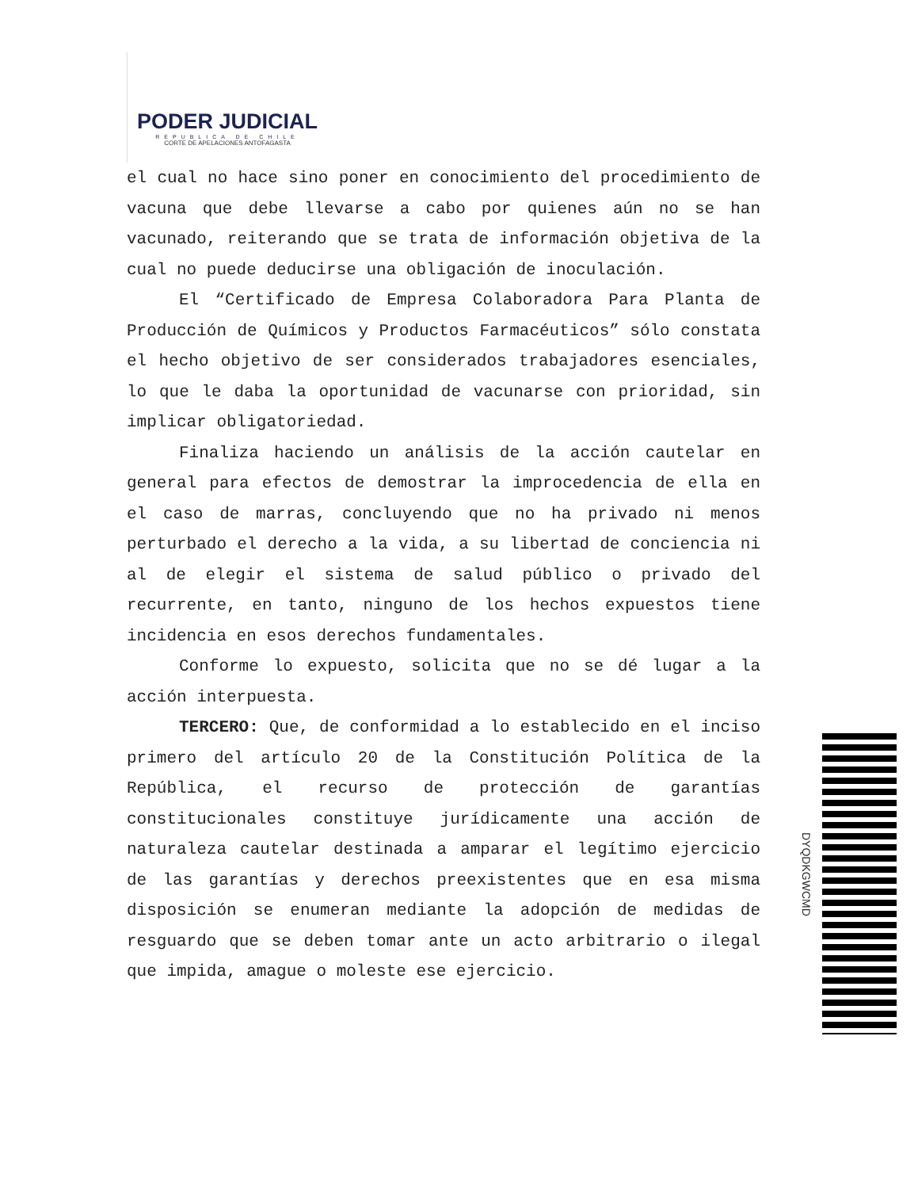PODER JUDICIAL
REPUBLICA DE CHILE
CORTE DE APELACIONES ANTOFAGASTA
el cual no hace sino poner en conocimiento del procedimiento de vacuna que debe llevarse a cabo por quienes aún no se han vacunado, reiterando que se trata de información objetiva de la cual no puede deducirse una obligación de inoculación.
El “Certificado de Empresa Colaboradora Para Planta de Producción de Químicos y Productos Farmacéuticos” sólo constata el hecho objetivo de ser considerados trabajadores esenciales, lo que le daba la oportunidad de vacunarse con prioridad, sin implicar obligatoriedad.
Finaliza haciendo un análisis de la acción cautelar en general para efectos de demostrar la improcedencia de ella en el caso de marras, concluyendo que no ha privado ni menos perturbado el derecho a la vida, a su libertad de conciencia ni al de elegir el sistema de salud público o privado del recurrente, en tanto, ninguno de los hechos expuestos tiene incidencia en esos derechos fundamentales.
Conforme lo expuesto, solicita que no se dé lugar a la acción interpuesta.
TERCERO: Que, de conformidad a lo establecido en el inciso primero del artículo 20 de la Constitución Política de la República, el recurso de protección de garantías constitucionales constituye jurídicamente una acción de naturaleza cautelar destinada a amparar el legítimo ejercicio de las garantías y derechos preexistentes que en esa misma disposición se enumeran mediante la adopción de medidas de resguardo que se deben tomar ante un acto arbitrario o ilegal que impida, amague o moleste ese ejercicio.
DYQDKGWCMD